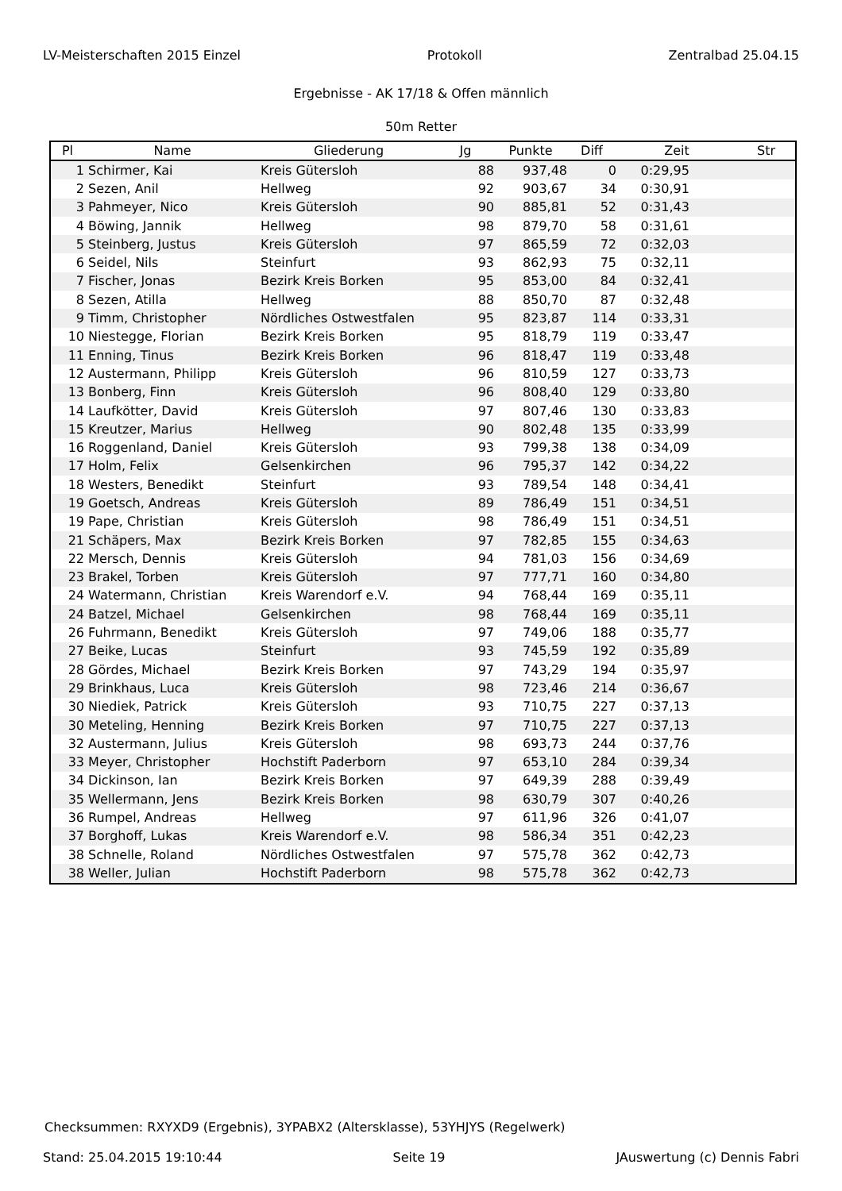LV-Meisterschaften 2015 Einzel Protokoll Zentralbad 25.04.15
Ergebnisse - AK 17/18 & Offen männlich
50m Retter
| Pl | Name | Gliederung | Jg | Punkte | Diff | Zeit | Str |
| --- | --- | --- | --- | --- | --- | --- | --- |
| 1 | Schirmer, Kai | Kreis Gütersloh | 88 | 937,48 | 0 | 0:29,95 | |
| 2 | Sezen, Anil | Hellweg | 92 | 903,67 | 34 | 0:30,91 | |
| 3 | Pahmeyer, Nico | Kreis Gütersloh | 90 | 885,81 | 52 | 0:31,43 | |
| 4 | Böwing, Jannik | Hellweg | 98 | 879,70 | 58 | 0:31,61 | |
| 5 | Steinberg, Justus | Kreis Gütersloh | 97 | 865,59 | 72 | 0:32,03 | |
| 6 | Seidel, Nils | Steinfurt | 93 | 862,93 | 75 | 0:32,11 | |
| 7 | Fischer, Jonas | Bezirk Kreis Borken | 95 | 853,00 | 84 | 0:32,41 | |
| 8 | Sezen, Atilla | Hellweg | 88 | 850,70 | 87 | 0:32,48 | |
| 9 | Timm, Christopher | Nördliches Ostwestfalen | 95 | 823,87 | 114 | 0:33,31 | |
| 10 | Niestegge, Florian | Bezirk Kreis Borken | 95 | 818,79 | 119 | 0:33,47 | |
| 11 | Enning, Tinus | Bezirk Kreis Borken | 96 | 818,47 | 119 | 0:33,48 | |
| 12 | Austermann, Philipp | Kreis Gütersloh | 96 | 810,59 | 127 | 0:33,73 | |
| 13 | Bonberg, Finn | Kreis Gütersloh | 96 | 808,40 | 129 | 0:33,80 | |
| 14 | Laufkötter, David | Kreis Gütersloh | 97 | 807,46 | 130 | 0:33,83 | |
| 15 | Kreutzer, Marius | Hellweg | 90 | 802,48 | 135 | 0:33,99 | |
| 16 | Roggenland, Daniel | Kreis Gütersloh | 93 | 799,38 | 138 | 0:34,09 | |
| 17 | Holm, Felix | Gelsenkirchen | 96 | 795,37 | 142 | 0:34,22 | |
| 18 | Westers, Benedikt | Steinfurt | 93 | 789,54 | 148 | 0:34,41 | |
| 19 | Goetsch, Andreas | Kreis Gütersloh | 89 | 786,49 | 151 | 0:34,51 | |
| 19 | Pape, Christian | Kreis Gütersloh | 98 | 786,49 | 151 | 0:34,51 | |
| 21 | Schäpers, Max | Bezirk Kreis Borken | 97 | 782,85 | 155 | 0:34,63 | |
| 22 | Mersch, Dennis | Kreis Gütersloh | 94 | 781,03 | 156 | 0:34,69 | |
| 23 | Brakel, Torben | Kreis Gütersloh | 97 | 777,71 | 160 | 0:34,80 | |
| 24 | Watermann, Christian | Kreis Warendorf e.V. | 94 | 768,44 | 169 | 0:35,11 | |
| 24 | Batzel, Michael | Gelsenkirchen | 98 | 768,44 | 169 | 0:35,11 | |
| 26 | Fuhrmann, Benedikt | Kreis Gütersloh | 97 | 749,06 | 188 | 0:35,77 | |
| 27 | Beike, Lucas | Steinfurt | 93 | 745,59 | 192 | 0:35,89 | |
| 28 | Gördes, Michael | Bezirk Kreis Borken | 97 | 743,29 | 194 | 0:35,97 | |
| 29 | Brinkhaus, Luca | Kreis Gütersloh | 98 | 723,46 | 214 | 0:36,67 | |
| 30 | Niediek, Patrick | Kreis Gütersloh | 93 | 710,75 | 227 | 0:37,13 | |
| 30 | Meteling, Henning | Bezirk Kreis Borken | 97 | 710,75 | 227 | 0:37,13 | |
| 32 | Austermann, Julius | Kreis Gütersloh | 98 | 693,73 | 244 | 0:37,76 | |
| 33 | Meyer, Christopher | Hochstift Paderborn | 97 | 653,10 | 284 | 0:39,34 | |
| 34 | Dickinson, Ian | Bezirk Kreis Borken | 97 | 649,39 | 288 | 0:39,49 | |
| 35 | Wellermann, Jens | Bezirk Kreis Borken | 98 | 630,79 | 307 | 0:40,26 | |
| 36 | Rumpel, Andreas | Hellweg | 97 | 611,96 | 326 | 0:41,07 | |
| 37 | Borghoff, Lukas | Kreis Warendorf e.V. | 98 | 586,34 | 351 | 0:42,23 | |
| 38 | Schnelle, Roland | Nördliches Ostwestfalen | 97 | 575,78 | 362 | 0:42,73 | |
| 38 | Weller, Julian | Hochstift Paderborn | 98 | 575,78 | 362 | 0:42,73 | |
Checksummen: RXYXD9 (Ergebnis), 3YPABX2 (Altersklasse), 53YHJYS (Regelwerk)
Stand: 25.04.2015 19:10:44 Seite 19 JAuswertung (c) Dennis Fabri